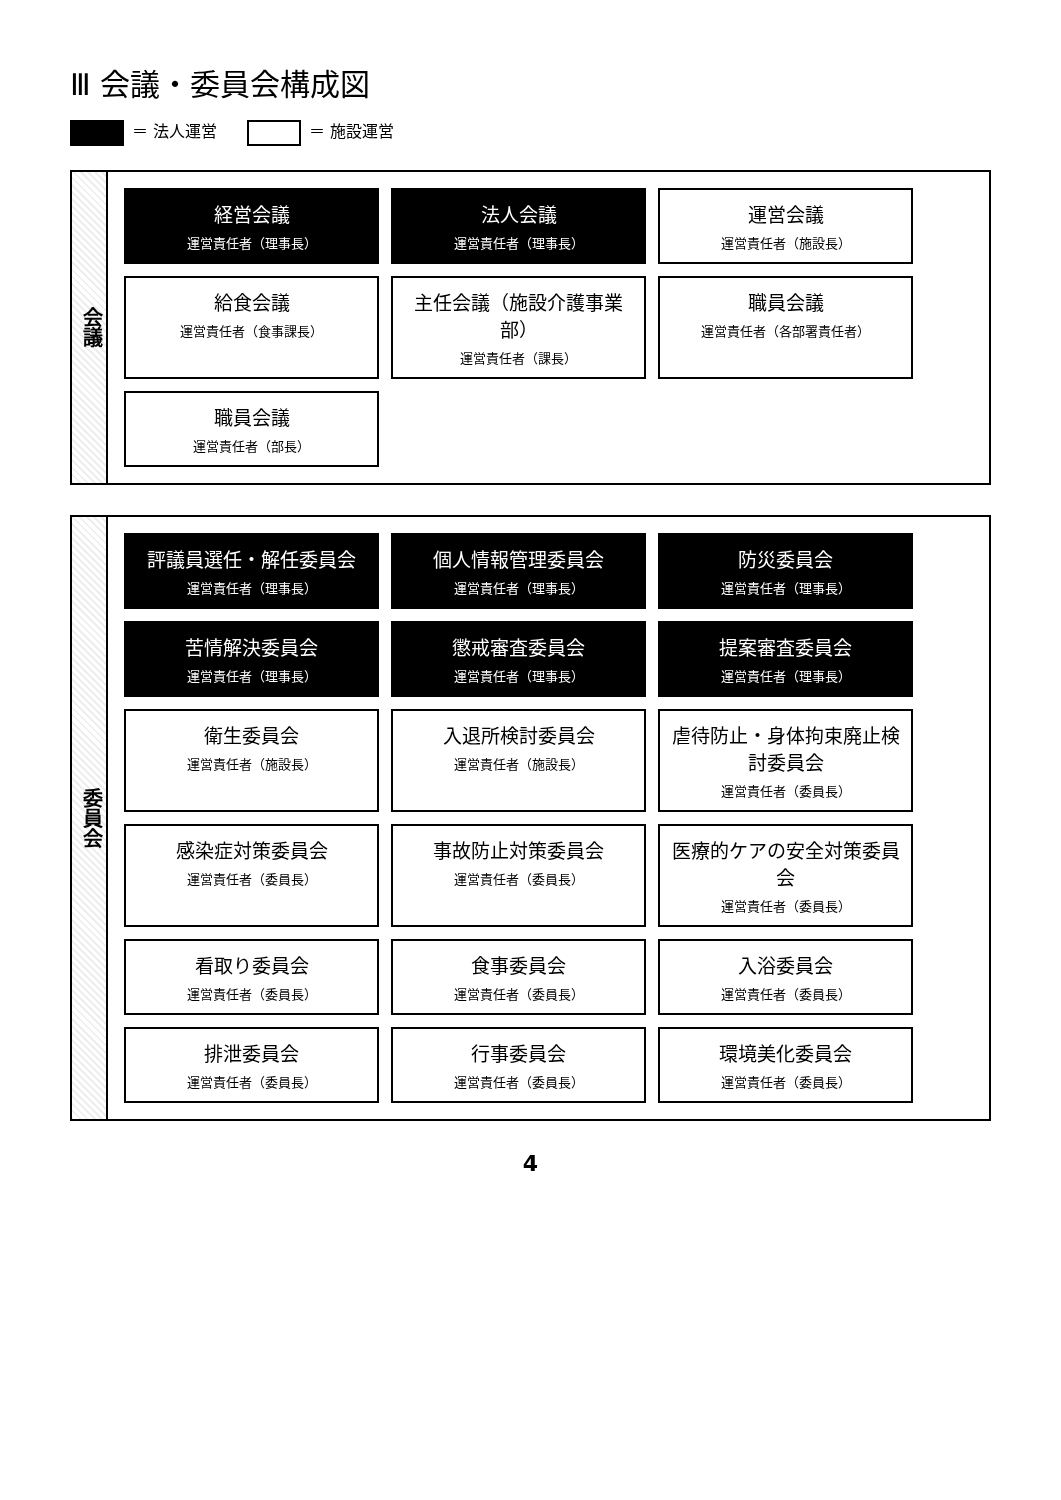Ⅲ 会議・委員会構成図
＝ 法人運営 ＝ 施設運営
会議
経営会議
運営責任者（理事長）
法人会議
運営責任者（理事長）
運営会議
運営責任者（施設長）
給食会議
運営責任者（食事課長）
主任会議（施設介護事業部）
運営責任者（課長）
職員会議
運営責任者（各部署責任者）
職員会議
運営責任者（部長）
委員会
評議員選任・解任委員会
運営責任者（理事長）
個人情報管理委員会
運営責任者（理事長）
防災委員会
運営責任者（理事長）
苦情解決委員会
運営責任者（理事長）
懲戒審査委員会
運営責任者（理事長）
提案審査委員会
運営責任者（理事長）
衛生委員会
運営責任者（施設長）
入退所検討委員会
運営責任者（施設長）
虐待防止・身体拘束廃止検討委員会
運営責任者（委員長）
感染症対策委員会
運営責任者（委員長）
事故防止対策委員会
運営責任者（委員長）
医療的ケアの安全対策委員会
運営責任者（委員長）
看取り委員会
運営責任者（委員長）
食事委員会
運営責任者（委員長）
入浴委員会
運営責任者（委員長）
排泄委員会
運営責任者（委員長）
行事委員会
運営責任者（委員長）
環境美化委員会
運営責任者（委員長）
4